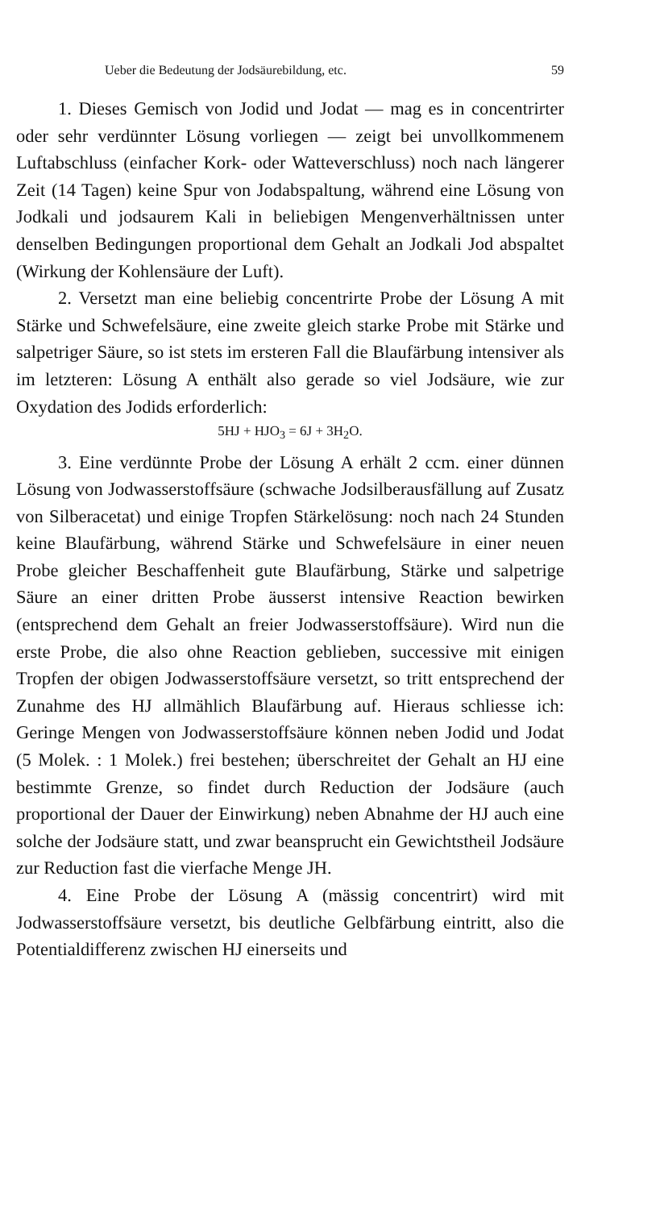Ueber die Bedeutung der Jodsäurebildung, etc. 59
1. Dieses Gemisch von Jodid und Jodat — mag es in concentrirter oder sehr verdünnter Lösung vorliegen — zeigt bei unvollkommenem Luftabschluss (einfacher Kork- oder Watteverschluss) noch nach längerer Zeit (14 Tagen) keine Spur von Jodabspaltung, während eine Lösung von Jodkali und jodsaurem Kali in beliebigen Mengenverhältnissen unter denselben Bedingungen proportional dem Gehalt an Jodkali Jod abspaltet (Wirkung der Kohlensäure der Luft).
2. Versetzt man eine beliebig concentrirte Probe der Lösung A mit Stärke und Schwefelsäure, eine zweite gleich starke Probe mit Stärke und salpetriger Säure, so ist stets im ersteren Fall die Blaufärbung intensiver als im letzteren: Lösung A enthält also gerade so viel Jodsäure, wie zur Oxydation des Jodids erforderlich:
5HJ + HJO<sub>3</sub> = 6J + 3H<sub>2</sub>O.
3. Eine verdünnte Probe der Lösung A erhält 2 ccm. einer dünnen Lösung von Jodwasserstoffsäure (schwache Jodsilberausfällung auf Zusatz von Silberacetat) und einige Tropfen Stärkelösung: noch nach 24 Stunden keine Blaufärbung, während Stärke und Schwefelsäure in einer neuen Probe gleicher Beschaffenheit gute Blaufärbung, Stärke und salpetrige Säure an einer dritten Probe äusserst intensive Reaction bewirken (entsprechend dem Gehalt an freier Jodwasserstoffsäure). Wird nun die erste Probe, die also ohne Reaction geblieben, successive mit einigen Tropfen der obigen Jodwasserstoffsäure versetzt, so tritt entsprechend der Zunahme des HJ allmählich Blaufärbung auf. Hieraus schliesse ich: Geringe Mengen von Jodwasserstoffsäure können neben Jodid und Jodat (5 Molek. : 1 Molek.) frei bestehen; überschreitet der Gehalt an HJ eine bestimmte Grenze, so findet durch Reduction der Jodsäure (auch proportional der Dauer der Einwirkung) neben Abnahme der HJ auch eine solche der Jodsäure statt, und zwar beansprucht ein Gewichtstheil Jodsäure zur Reduction fast die vierfache Menge JH.
4. Eine Probe der Lösung A (mässig concentrirt) wird mit Jodwasserstoffsäure versetzt, bis deutliche Gelbfärbung eintritt, also die Potentialdifferenz zwischen HJ einerseits und